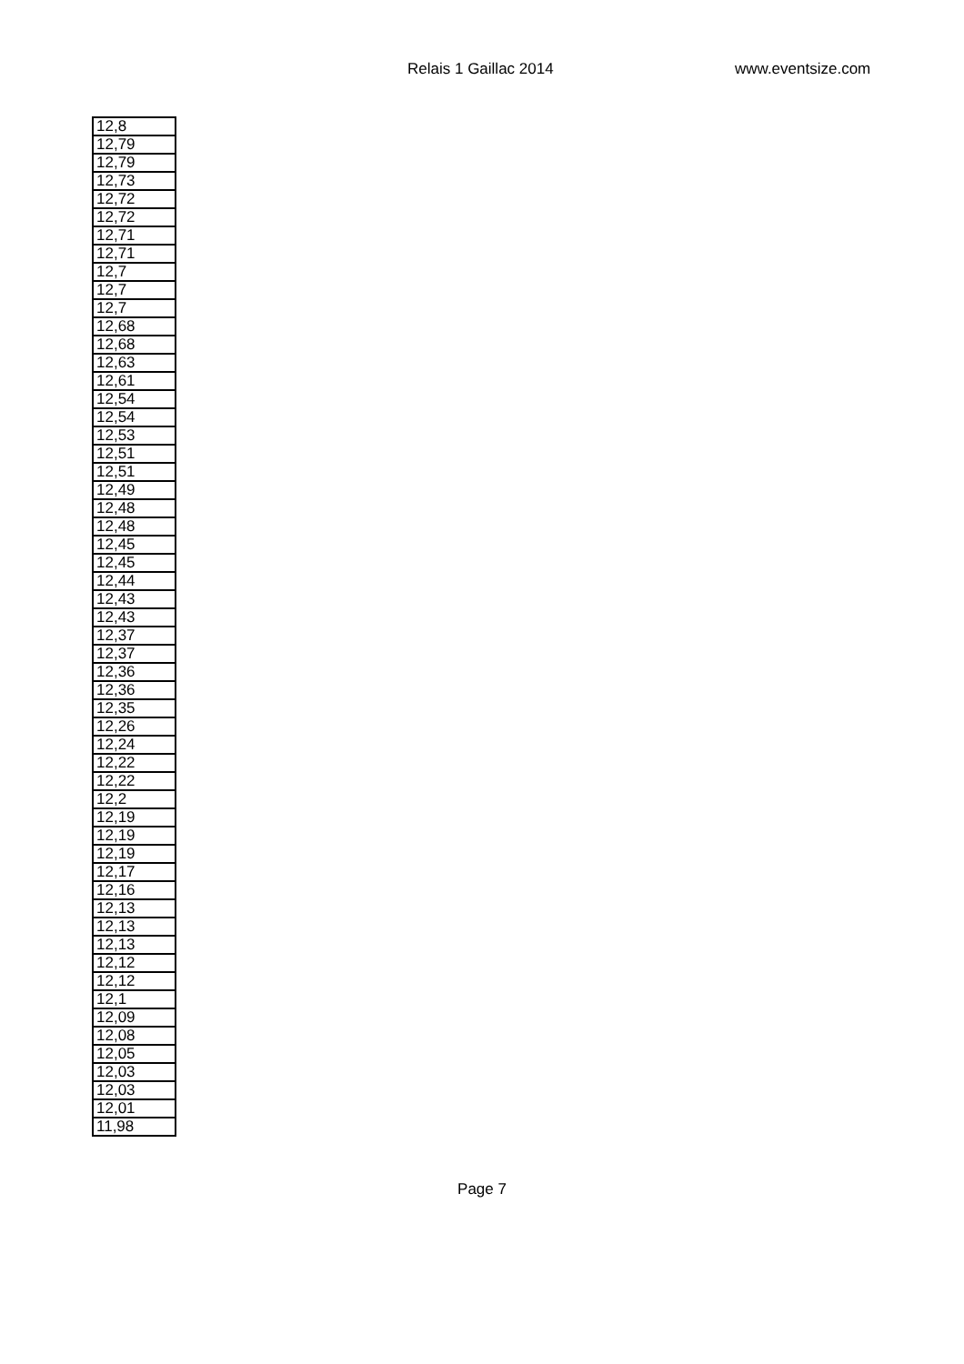Relais 1 Gaillac 2014 www.eventsize.com
| 12,8 |
| 12,79 |
| 12,79 |
| 12,73 |
| 12,72 |
| 12,72 |
| 12,71 |
| 12,71 |
| 12,7 |
| 12,7 |
| 12,7 |
| 12,68 |
| 12,68 |
| 12,63 |
| 12,61 |
| 12,54 |
| 12,54 |
| 12,53 |
| 12,51 |
| 12,51 |
| 12,49 |
| 12,48 |
| 12,48 |
| 12,45 |
| 12,45 |
| 12,44 |
| 12,43 |
| 12,43 |
| 12,37 |
| 12,37 |
| 12,36 |
| 12,36 |
| 12,35 |
| 12,26 |
| 12,24 |
| 12,22 |
| 12,22 |
| 12,2 |
| 12,19 |
| 12,19 |
| 12,19 |
| 12,17 |
| 12,16 |
| 12,13 |
| 12,13 |
| 12,13 |
| 12,12 |
| 12,12 |
| 12,1 |
| 12,09 |
| 12,08 |
| 12,05 |
| 12,03 |
| 12,03 |
| 12,01 |
| 11,98 |
Page 7